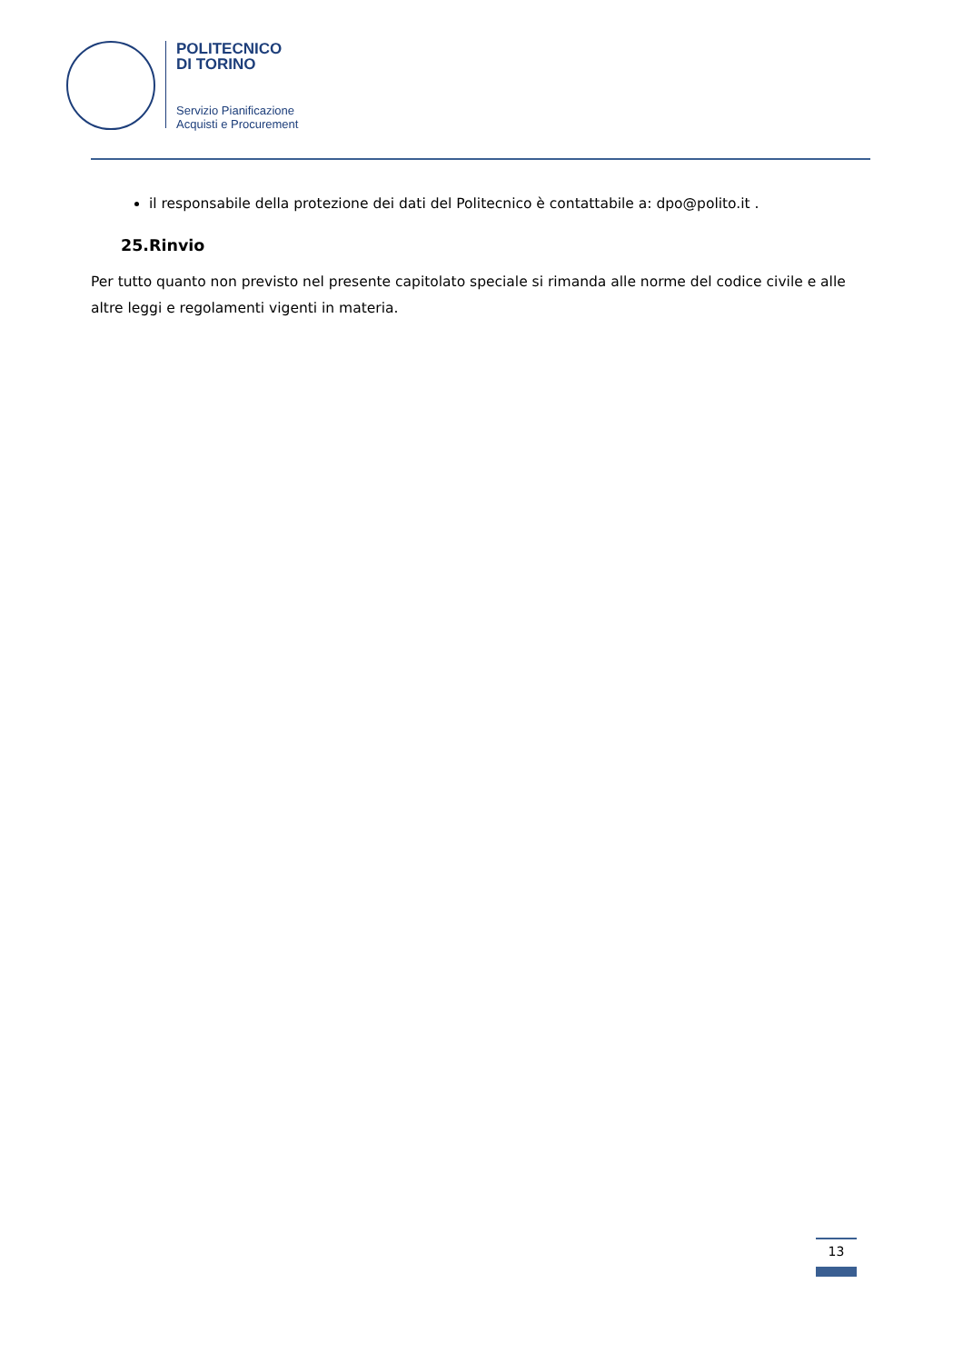POLITECNICO
DI TORINO
Servizio Pianificazione
Acquisti e Procurement
il responsabile della protezione dei dati del Politecnico è contattabile a: dpo@polito.it .
25.Rinvio
Per tutto quanto non previsto nel presente capitolato speciale si rimanda alle norme del codice civile e alle altre leggi e regolamenti vigenti in materia.
13